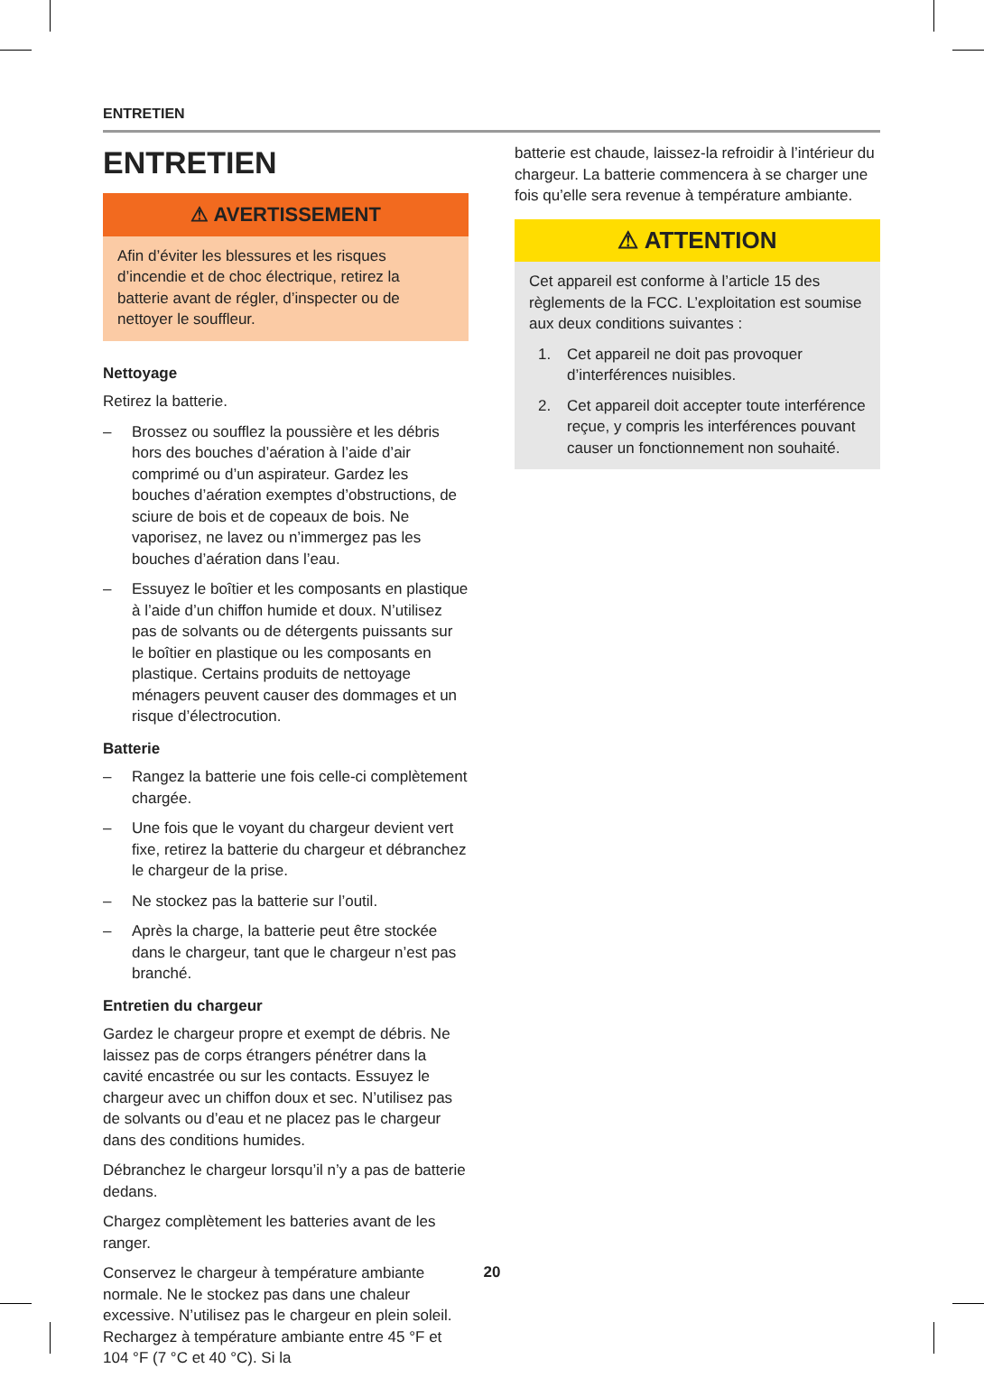ENTRETIEN
ENTRETIEN
⚠ AVERTISSEMENT
Afin d’éviter les blessures et les risques d’incendie et de choc électrique, retirez la batterie avant de régler, d’inspecter ou de nettoyer le souffleur.
Nettoyage
Retirez la batterie.
– Brossez ou soufflez la poussière et les débris hors des bouches d’aération à l’aide d’air comprimé ou d’un aspirateur. Gardez les bouches d’aération exemptes d’obstructions, de sciure de bois et de copeaux de bois. Ne vaporisez, ne lavez ou n’immergez pas les bouches d’aération dans l’eau.
– Essuyez le boîtier et les composants en plastique à l’aide d’un chiffon humide et doux. N’utilisez pas de solvants ou de détergents puissants sur le boîtier en plastique ou les composants en plastique. Certains produits de nettoyage ménagers peuvent causer des dommages et un risque d’électrocution.
Batterie
– Rangez la batterie une fois celle-ci complètement chargée.
– Une fois que le voyant du chargeur devient vert fixe, retirez la batterie du chargeur et débranchez le chargeur de la prise.
– Ne stockez pas la batterie sur l’outil.
– Après la charge, la batterie peut être stockée dans le chargeur, tant que le chargeur n’est pas branché.
Entretien du chargeur
Gardez le chargeur propre et exempt de débris. Ne laissez pas de corps étrangers pénétrer dans la cavité encastrée ou sur les contacts. Essuyez le chargeur avec un chiffon doux et sec. N’utilisez pas de solvants ou d’eau et ne placez pas le chargeur dans des conditions humides.
Débranchez le chargeur lorsqu’il n’y a pas de batterie dedans.
Chargez complètement les batteries avant de les ranger.
Conservez le chargeur à température ambiante normale. Ne le stockez pas dans une chaleur excessive. N’utilisez pas le chargeur en plein soleil. Rechargez à température ambiante entre 45 °F et 104 °F (7 °C et 40 °C). Si la
batterie est chaude, laissez-la refroidir à l’intérieur du chargeur. La batterie commencera à se charger une fois qu’elle sera revenue à température ambiante.
⚠ ATTENTION
Cet appareil est conforme à l’article 15 des règlements de la FCC. L’exploitation est soumise aux deux conditions suivantes :
1. Cet appareil ne doit pas provoquer d’interférences nuisibles.
2. Cet appareil doit accepter toute interférence reçue, y compris les interférences pouvant causer un fonctionnement non souhaité.
20